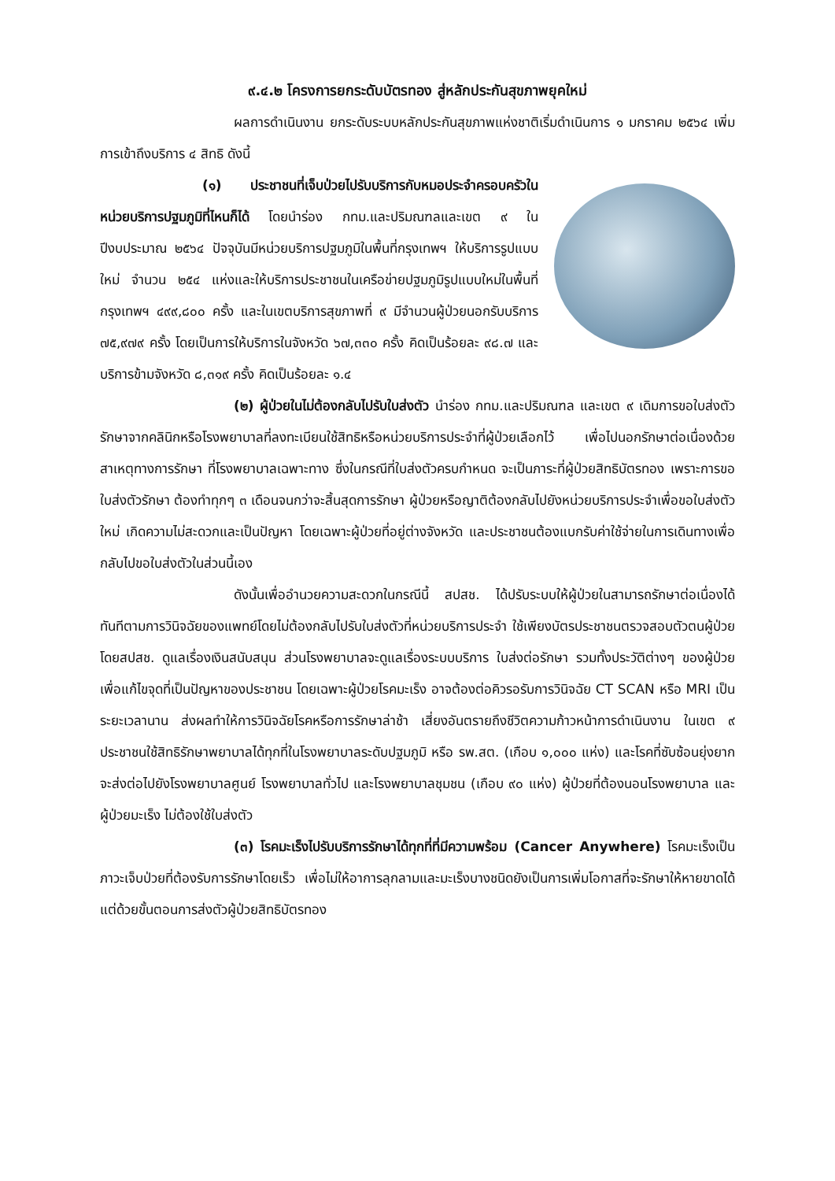๙.๔.๒ โครงการยกระดับบัตรทอง สู่หลักประกันสุขภาพยุคใหม่
ผลการดำเนินงาน ยกระดับระบบหลักประกันสุขภาพแห่งชาติเริ่มดำเนินการ ๑ มกราคม ๒๕๖๔ เพิ่มการเข้าถึงบริการ ๔ สิทธิ ดังนี้
(๑) ประชาชนที่เจ็บป่วยไปรับบริการกับหมอประจำครอบครัวในหน่วยบริการปฐมภูมิที่ไหนก็ได้ โดยนำร่อง กทม.และปริมณฑลและเขต ๙ ในปีงบประมาณ ๒๕๖๔ ปัจจุบันมีหน่วยบริการปฐมภูมิในพื้นที่กรุงเทพฯ ให้บริการรูปแบบใหม่ จำนวน ๒๕๔ แห่งและให้บริการประชาชนในเครือข่ายปฐมภูมิรูปแบบใหม่ในพื้นที่กรุงเทพฯ ๔๙๙,๘๐๐ ครั้ง และในเขตบริการสุขภาพที่ ๙ มีจำนวนผู้ป่วยนอกรับบริการ ๗๕,๙๗๙ ครั้ง โดยเป็นการให้บริการในจังหวัด ๖๗,๓๓๐ ครั้ง คิดเป็นร้อยละ ๙๘.๗ และบริการข้ามจังหวัด ๘,๓๑๙ ครั้ง คิดเป็นร้อยละ ๑.๔
(๒) ผู้ป่วยในไม่ต้องกลับไปรับใบส่งตัว นำร่อง กทม.และปริมณฑล และเขต ๙ เดิมการขอใบส่งตัวรักษาจากคลินิกหรือโรงพยาบาลที่ลงทะเบียนใช้สิทธิหรือหน่วยบริการประจำที่ผู้ป่วยเลือกไว้ เพื่อไปนอกรักษาต่อเนื่องด้วยสาเหตุทางการรักษา ที่โรงพยาบาลเฉพาะทาง ซึ่งในกรณีที่ใบส่งตัวครบกำหนด จะเป็นภาระที่ผู้ป่วยสิทธิบัตรทอง เพราะการขอใบส่งตัวรักษา ต้องทำทุกๆ ๓ เดือนจนกว่าจะสิ้นสุดการรักษา ผู้ป่วยหรือญาติต้องกลับไปยังหน่วยบริการประจำเพื่อขอใบส่งตัวใหม่ เกิดความไม่สะดวกและเป็นปัญหา โดยเฉพาะผู้ป่วยที่อยู่ต่างจังหวัด และประชาชนต้องแบกรับค่าใช้จ่ายในการเดินทางเพื่อกลับไปขอใบส่งตัวในส่วนนี้เอง
ดังนั้นเพื่ออำนวยความสะดวกในกรณีนี้ สปสช. ได้ปรับระบบให้ผู้ป่วยในสามารถรักษาต่อเนื่องได้ทันทีตามการวินิจฉัยของแพทย์โดยไม่ต้องกลับไปรับใบส่งตัวที่หน่วยบริการประจำ ใช้เพียงบัตรประชาชนตรวจสอบตัวตนผู้ป่วย โดยสปสช. ดูแลเรื่องเงินสนับสนุน ส่วนโรงพยาบาลจะดูแลเรื่องระบบบริการ ใบส่งต่อรักษา รวมทั้งประวัติต่างๆ ของผู้ป่วย เพื่อแก้ไขจุดที่เป็นปัญหาของประชาชน โดยเฉพาะผู้ป่วยโรคมะเร็ง อาจต้องต่อคิวรอรับการวินิจฉัย CT SCAN หรือ MRI เป็นระยะเวลานาน ส่งผลทำให้การวินิจฉัยโรคหรือการรักษาล่าช้า เสี่ยงอันตรายถึงชีวิตความก้าวหน้าการดำเนินงาน ในเขต ๙ ประชาชนใช้สิทธิรักษาพยาบาลได้ทุกที่ในโรงพยาบาลระดับปฐมภูมิ หรือ รพ.สต. (เกือบ ๑,๐๐๐ แห่ง) และโรคที่ซับซ้อนยุ่งยากจะส่งต่อไปยังโรงพยาบาลศูนย์ โรงพยาบาลทั่วไป และโรงพยาบาลชุมชน (เกือบ ๙๐ แห่ง) ผู้ป่วยที่ต้องนอนโรงพยาบาล และผู้ป่วยมะเร็ง ไม่ต้องใช้ใบส่งตัว
(๓) โรคมะเร็งไปรับบริการรักษาได้ทุกที่ที่มีความพร้อม (Cancer Anywhere) โรคมะเร็งเป็นภาวะเจ็บป่วยที่ต้องรับการรักษาโดยเร็ว เพื่อไม่ให้อาการลุกลามและมะเร็งบางชนิดยังเป็นการเพิ่มโอกาสที่จะรักษาให้หายขาดได้ แต่ด้วยขั้นตอนการส่งตัวผู้ป่วยสิทธิบัตรทอง